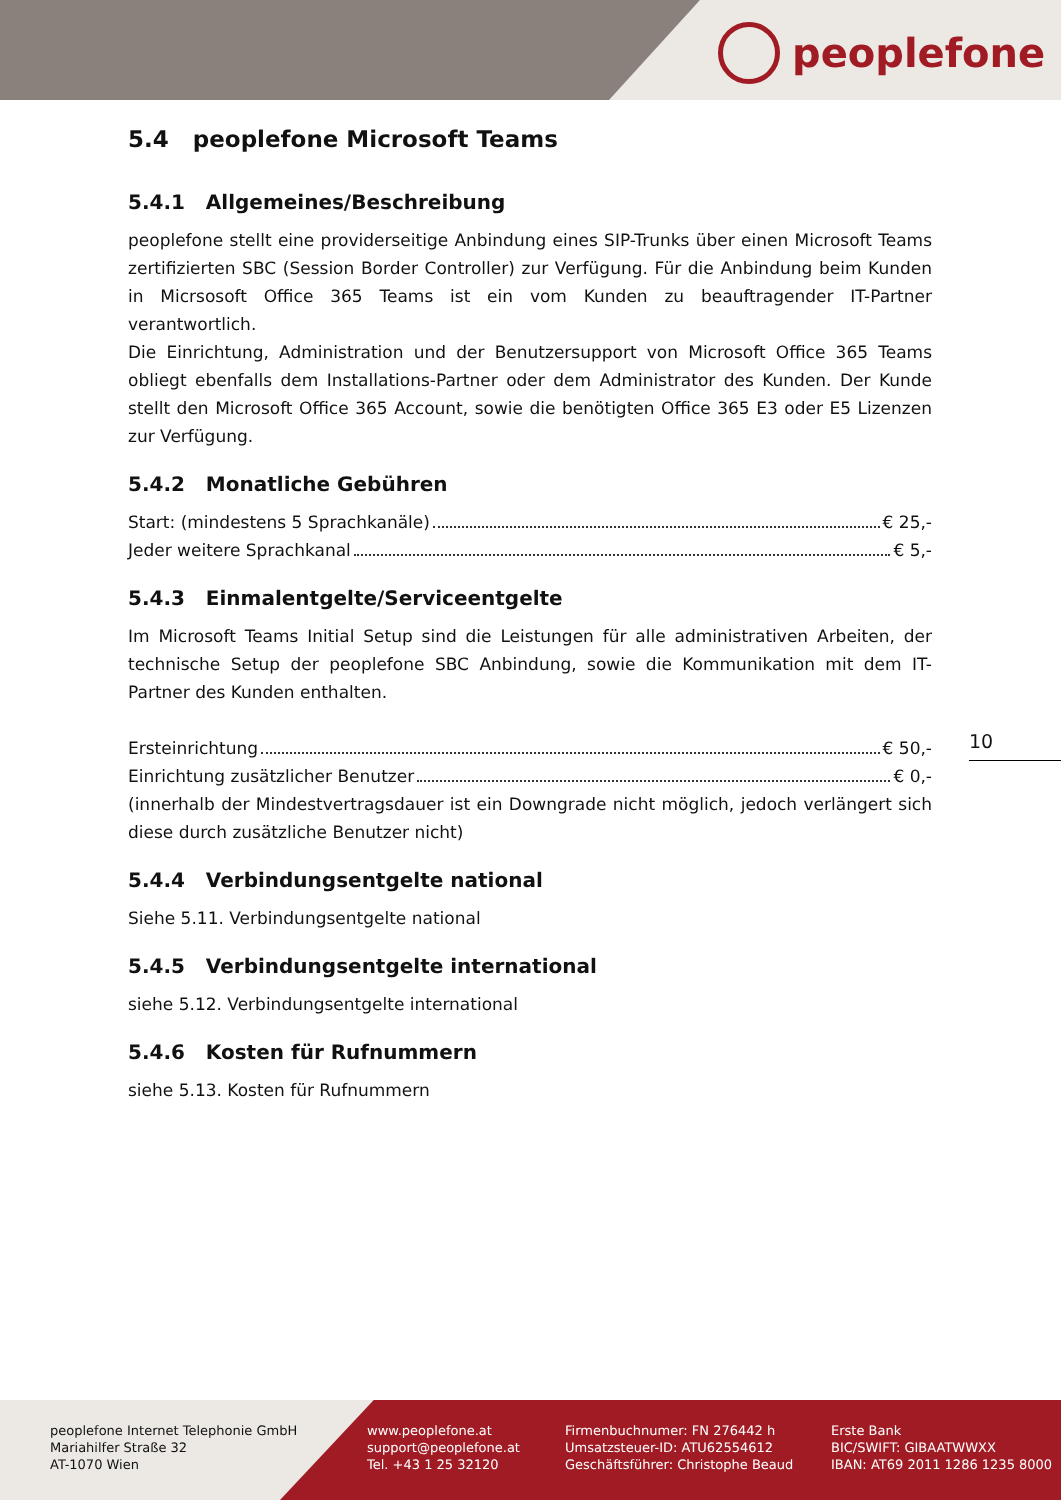peoplefone
5.4 peoplefone Microsoft Teams
5.4.1 Allgemeines/Beschreibung
peoplefone stellt eine providerseitige Anbindung eines SIP-Trunks über einen Microsoft Teams zertifizierten SBC (Session Border Controller) zur Verfügung. Für die Anbindung beim Kunden in Micrsosoft Office 365 Teams ist ein vom Kunden zu beauftragender IT-Partner verantwortlich.
Die Einrichtung, Administration und der Benutzersupport von Microsoft Office 365 Teams obliegt ebenfalls dem Installations-Partner oder dem Administrator des Kunden. Der Kunde stellt den Microsoft Office 365 Account, sowie die benötigten Office 365 E3 oder E5 Lizenzen zur Verfügung.
5.4.2 Monatliche Gebühren
Start: (mindestens 5 Sprachkanäle) € 25,-
Jeder weitere Sprachkanal € 5,-
5.4.3 Einmalentgelte/Serviceentgelte
Im Microsoft Teams Initial Setup sind die Leistungen für alle administrativen Arbeiten, der technische Setup der peoplefone SBC Anbindung, sowie die Kommunikation mit dem IT-Partner des Kunden enthalten.
Ersteinrichtung € 50,-
Einrichtung zusätzlicher Benutzer € 0,-
(innerhalb der Mindestvertragsdauer ist ein Downgrade nicht möglich, jedoch verlängert sich diese durch zusätzliche Benutzer nicht)
5.4.4 Verbindungsentgelte national
Siehe 5.11. Verbindungsentgelte national
5.4.5 Verbindungsentgelte international
siehe 5.12. Verbindungsentgelte international
5.4.6 Kosten für Rufnummern
siehe 5.13. Kosten für Rufnummern
10
peoplefone Internet Telephonie GmbH
Mariahilfer Straße 32
AT-1070 Wien
www.peoplefone.at
support@peoplefone.at
Tel. +43 1 25 32120
Firmenbuchnumer: FN 276442 h
Umsatzsteuer-ID: ATU62554612
Geschäftsführer: Christophe Beaud
Erste Bank
BIC/SWIFT: GIBAATWWXX
IBAN: AT69 2011 1286 1235 8000